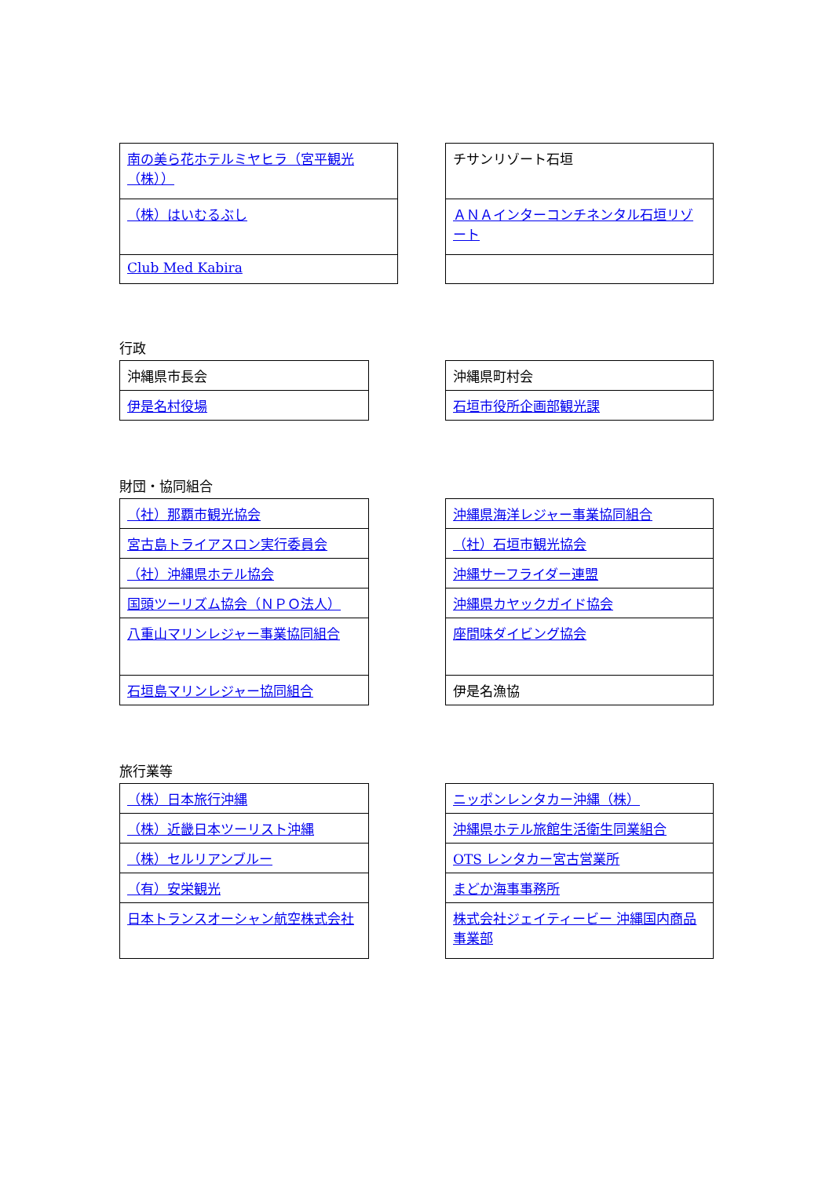| 南の美ら花ホテルミヤヒラ（宮平観光（株）） |
| （株）はいむるぶし |
| Club Med Kabira |
| チサンリゾート石垣 |
| ＡＮＡインターコンチネンタル石垣リゾート |
行政
| 沖縄県市長会 |
| 伊是名村役場 |
| 沖縄県町村会 |
| 石垣市役所企画部観光課 |
財団・協同組合
| （社）那覇市観光協会 |
| 宮古島トライアスロン実行委員会 |
| （社）沖縄県ホテル協会 |
| 国頭ツーリズム協会（ＮＰＯ法人） |
| 八重山マリンレジャー事業協同組合 |
| 石垣島マリンレジャー協同組合 |
| 沖縄県海洋レジャー事業協同組合 |
| （社）石垣市観光協会 |
| 沖縄サーフライダー連盟 |
| 沖縄県カヤックガイド協会 |
| 座間味ダイビング協会 |
| 伊是名漁協 |
旅行業等
| （株）日本旅行沖縄 |
| （株）近畿日本ツーリスト沖縄 |
| （株）セルリアンブルー |
| （有）安栄観光 |
| 日本トランスオーシャン航空株式会社 |
| ニッポンレンタカー沖縄（株） |
| 沖縄県ホテル旅館生活衛生同業組合 |
| OTS レンタカー宮古営業所 |
| まどか海事事務所 |
| 株式会社ジェイティービー 沖縄国内商品事業部 |